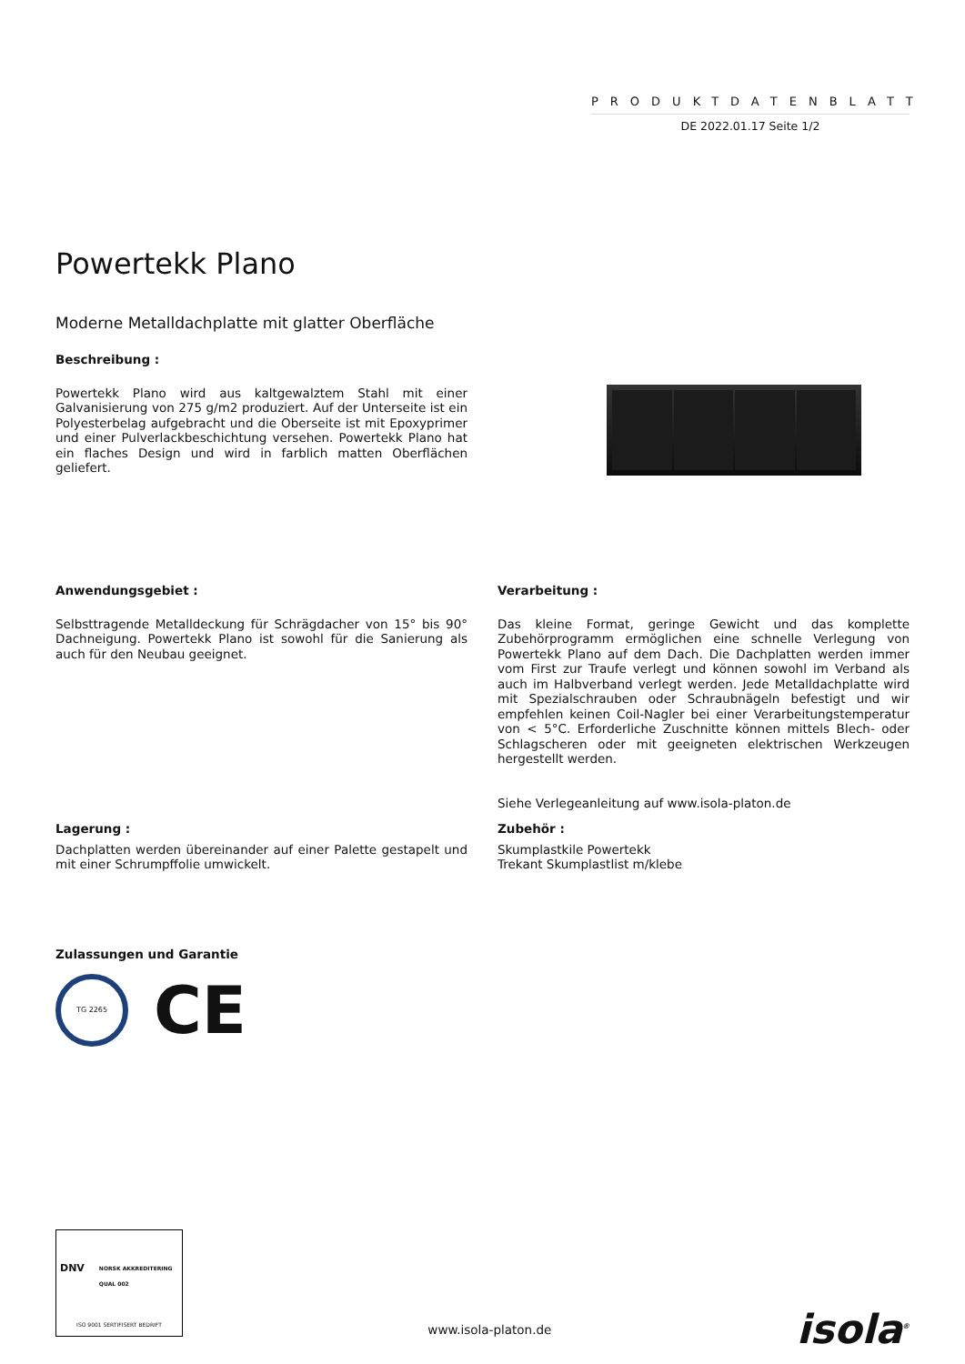PRODUKTDATENBLATT
DE 2022.01.17 Seite 1/2
Powertekk Plano
Moderne Metalldachplatte mit glatter Oberfläche
Beschreibung :
Powertekk Plano wird aus kaltgewalztem Stahl mit einer Galvanisierung von 275 g/m2 produziert. Auf der Unterseite ist ein Polyesterbelag aufgebracht und die Oberseite ist mit Epoxyprimer und einer Pulverlackbeschichtung versehen. Powertekk Plano hat ein flaches Design und wird in farblich matten Oberflächen geliefert.
Anwendungsgebiet :
Selbsttragende Metalldeckung für Schrägdacher von 15° bis 90° Dachneigung. Powertekk Plano ist sowohl für die Sanierung als auch für den Neubau geeignet.
Verarbeitung :
Das kleine Format, geringe Gewicht und das komplette Zubehörprogramm ermöglichen eine schnelle Verlegung von Powertekk Plano auf dem Dach. Die Dachplatten werden immer vom First zur Traufe verlegt und können sowohl im Verband als auch im Halbverband verlegt werden. Jede Metalldachplatte wird mit Spezialschrauben oder Schraubnägeln befestigt und wir empfehlen keinen Coil-Nagler bei einer Verarbeitungstemperatur von < 5°C. Erforderliche Zuschnitte können mittels Blech- oder Schlagscheren oder mit geeigneten elektrischen Werkzeugen hergestellt werden.
Siehe Verlegeanleitung auf www.isola-platon.de
Lagerung :
Dachplatten werden übereinander auf einer Palette gestapelt und mit einer Schrumpffolie umwickelt.
Zubehör :
Skumplastkile Powertekk
Trekant Skumplastlist m/klebe
Zulassungen und Garantie
TG 2265
CE
DNV NORSK AKKREDITERING QUAL 002
ISO 9001 SERTIFISERT BEDRIFT
www.isola-platon.de
isola<sup>®</sup>